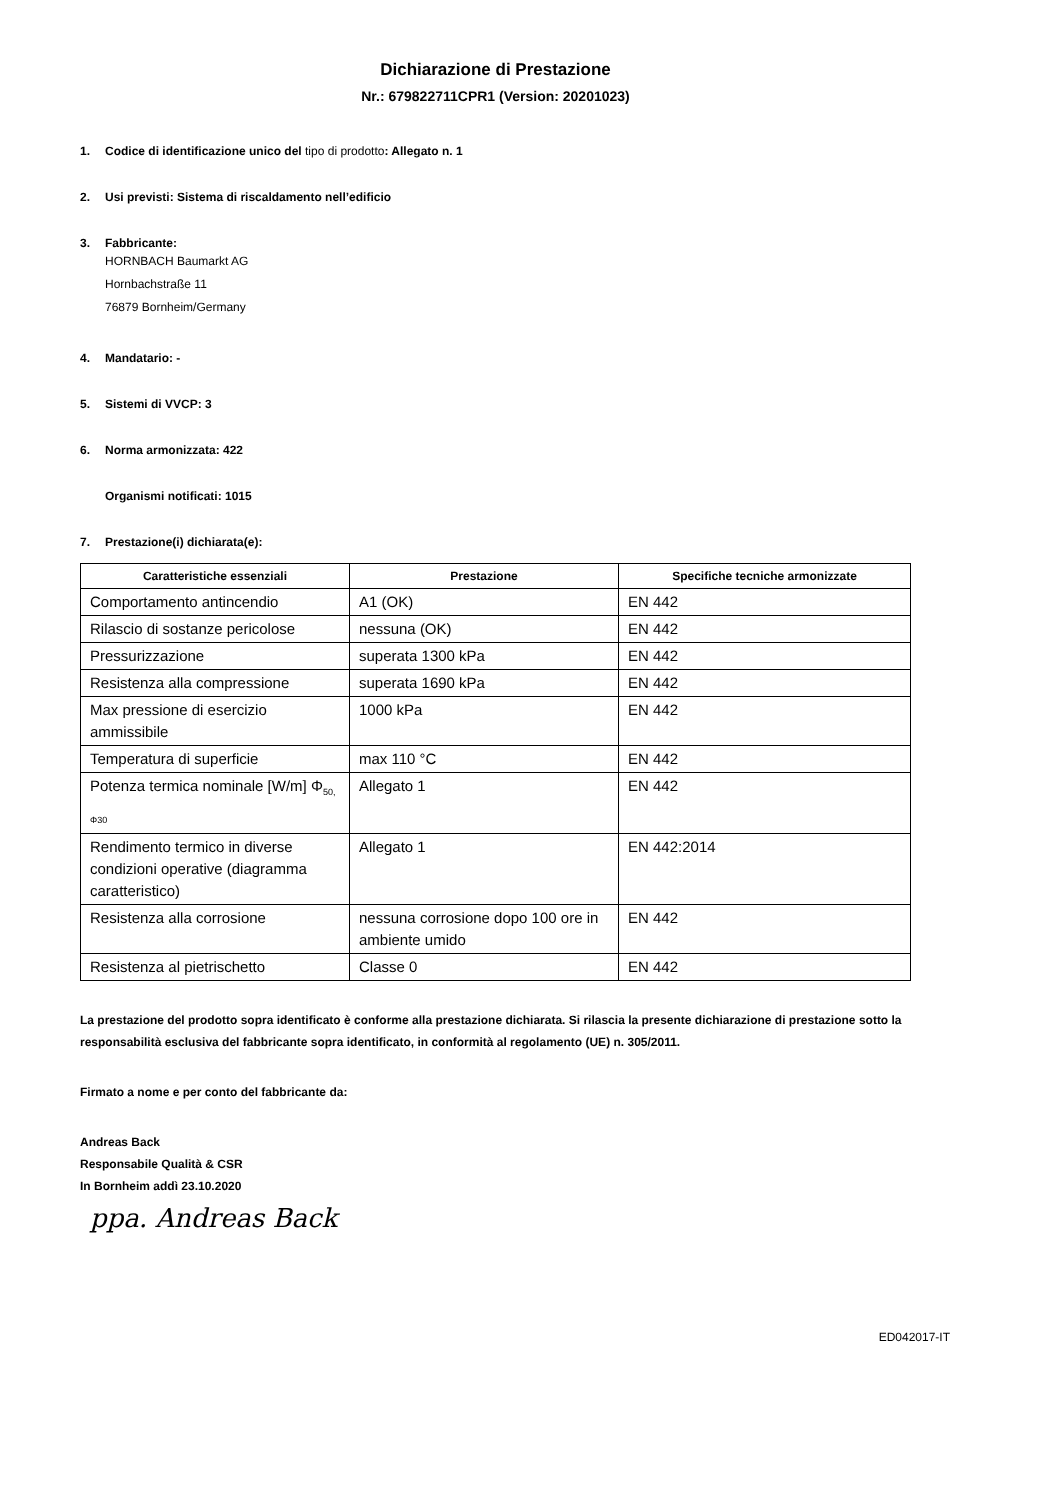Dichiarazione di Prestazione
Nr.: 679822711CPR1 (Version: 20201023)
1. Codice di identificazione unico del tipo di prodotto: Allegato n. 1
2. Usi previsti: Sistema di riscaldamento nell’edificio
3. Fabbricante:
HORNBACH Baumarkt AG
Hornbachstraße 11
76879 Bornheim/Germany
4. Mandatario: -
5. Sistemi di VVCP: 3
6. Norma armonizzata: 422
Organismi notificati: 1015
7. Prestazione(i) dichiarata(e):
| Caratteristiche essenziali | Prestazione | Specifiche tecniche armonizzate |
| --- | --- | --- |
| Comportamento antincendio | A1 (OK) | EN 442 |
| Rilascio di sostanze pericolose | nessuna (OK) | EN 442 |
| Pressurizzazione | superata 1300 kPa | EN 442 |
| Resistenza alla compressione | superata 1690 kPa | EN 442 |
| Max pressione di esercizio ammissibile | 1000 kPa | EN 442 |
| Temperatura di superficie | max 110 °C | EN 442 |
| Potenza termica nominale [W/m] Φ<sub>50, Φ30</sub> | Allegato 1 | EN 442 |
| Rendimento termico in diverse condizioni operative (diagramma caratteristico) | Allegato 1 | EN 442:2014 |
| Resistenza alla corrosione | nessuna corrosione dopo 100 ore in ambiente umido | EN 442 |
| Resistenza al pietrischetto | Classe 0 | EN 442 |
La prestazione del prodotto sopra identificato è conforme alla prestazione dichiarata. Si rilascia la presente dichiarazione di prestazione sotto la responsabilità esclusiva del fabbricante sopra identificato, in conformità al regolamento (UE) n. 305/2011.
Firmato a nome e per conto del fabbricante da:
Andreas Back
Responsabile Qualità & CSR
In Bornheim addì 23.10.2020
ppa. Andreas Back
ED042017-IT